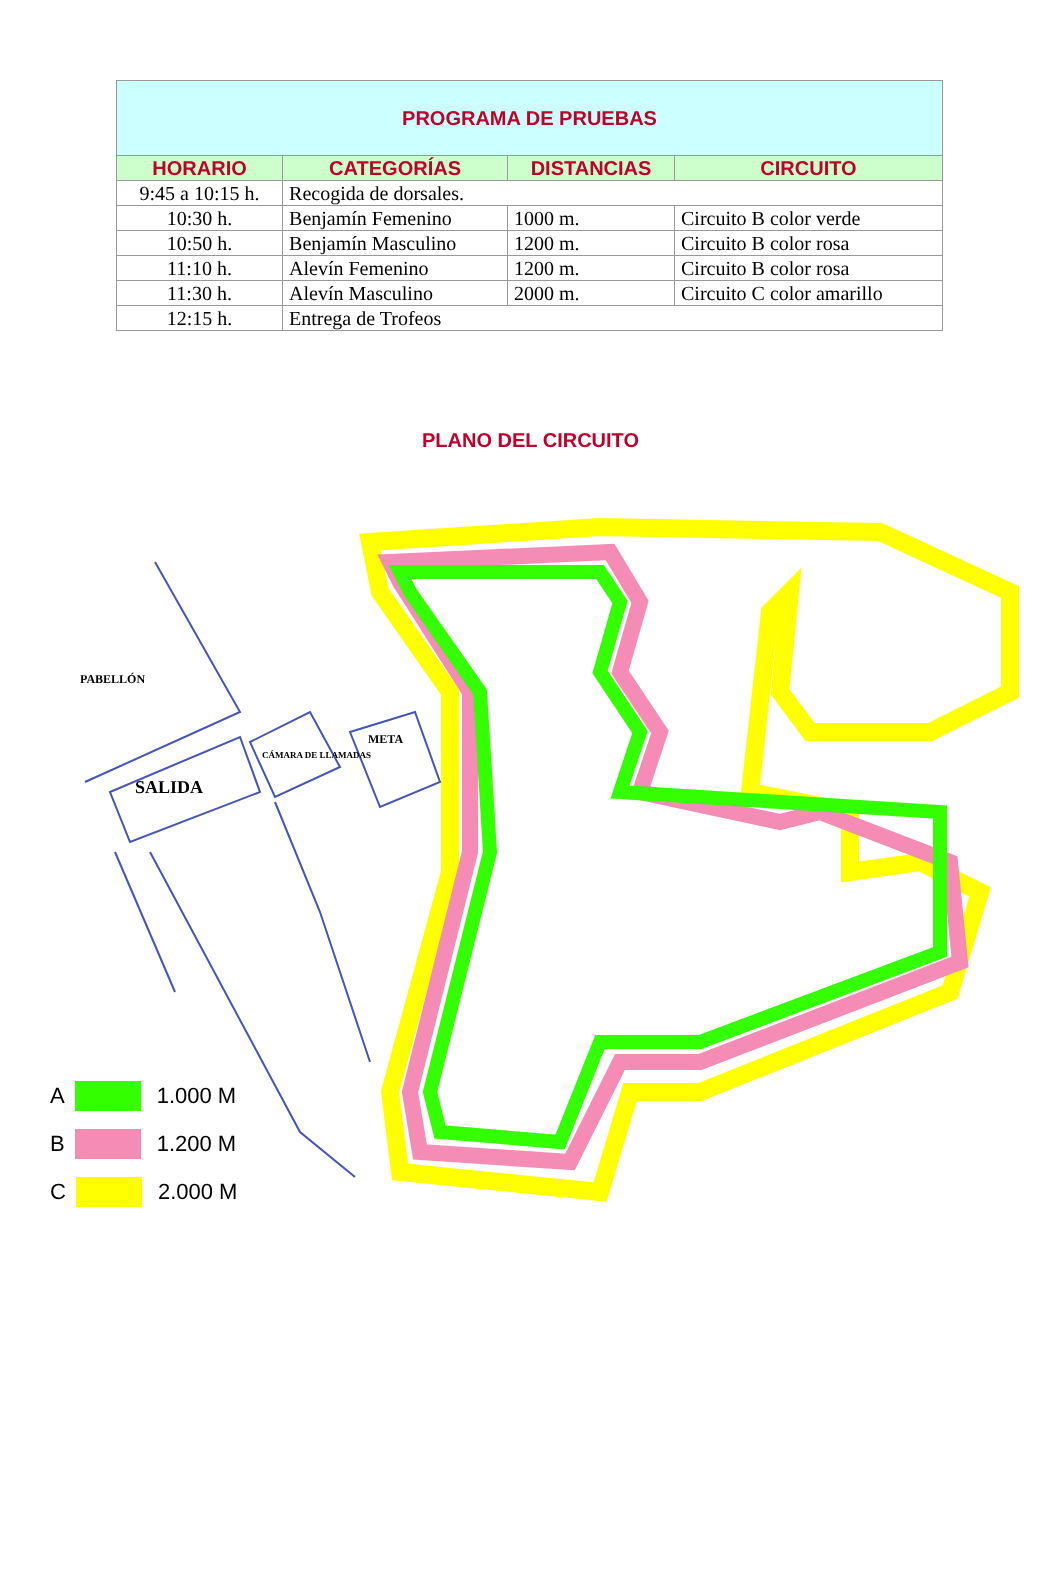| PROGRAMA DE PRUEBAS | | | |
| --- | --- | --- | --- |
| HORARIO | CATEGORÍAS | DISTANCIAS | CIRCUITO |
| 9:45 a 10:15 h. | Recogida de dorsales. | | |
| 10:30 h. | Benjamín Femenino | 1000 m. | Circuito B color verde |
| 10:50 h. | Benjamín Masculino | 1200 m. | Circuito B color rosa |
| 11:10 h. | Alevín Femenino | 1200 m. | Circuito B color rosa |
| 11:30 h. | Alevín Masculino | 2000 m. | Circuito C color amarillo |
| 12:15 h. | Entrega de Trofeos | | |
PLANO DEL CIRCUITO
PABELLÓN
SALIDA
CÁMARA DE LLAMADAS
META
A 1.000 M
B 1.200 M
C 2.000 M